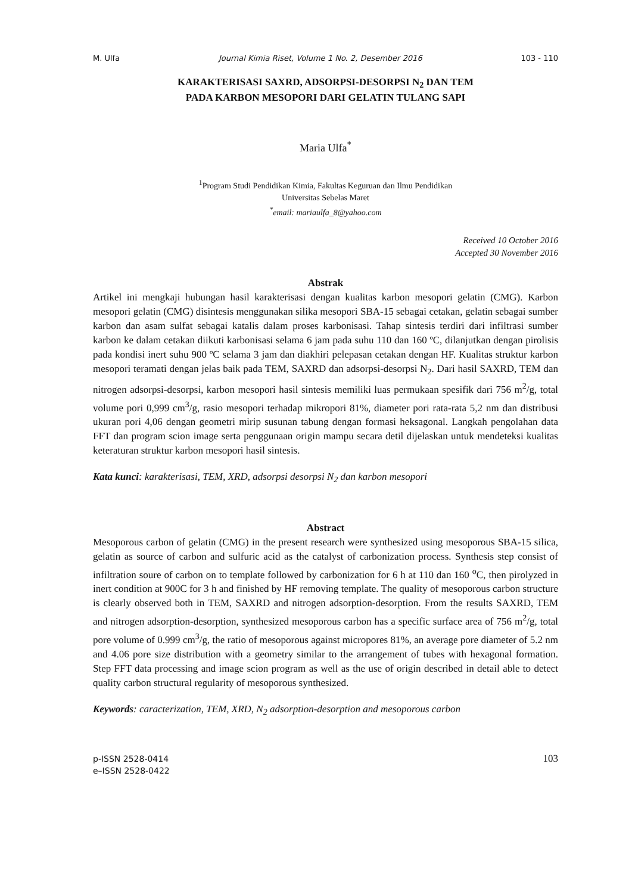M. Ulfa Journal Kimia Riset, Volume 1 No. 2, Desember 2016 103 - 110
KARAKTERISASI SAXRD, ADSORPSI-DESORPSI N<sub>2</sub> DAN TEM
PADA KARBON MESOPORI DARI GELATIN TULANG SAPI
Maria Ulfa<sup>*</sup>
<sup>1</sup> Program Studi Pendidikan Kimia, Fakultas Keguruan dan Ilmu Pendidikan
Universitas Sebelas Maret
<sup>*</sup> email: mariaulfa_8@yahoo.com
Received 10 October 2016
Accepted 30 November 2016
Abstrak
Artikel ini mengkaji hubungan hasil karakterisasi dengan kualitas karbon mesopori gelatin (CMG). Karbon mesopori gelatin (CMG) disintesis menggunakan silika mesopori SBA-15 sebagai cetakan, gelatin sebagai sumber karbon dan asam sulfat sebagai katalis dalam proses karbonisasi. Tahap sintesis terdiri dari infiltrasi sumber karbon ke dalam cetakan diikuti karbonisasi selama 6 jam pada suhu 110 dan 160 ºC, dilanjutkan dengan pirolisis pada kondisi inert suhu 900 ºC selama 3 jam dan diakhiri pelepasan cetakan dengan HF. Kualitas struktur karbon mesopori teramati dengan jelas baik pada TEM, SAXRD dan adsorpsi-desorpsi N<sub>2</sub>. Dari hasil SAXRD, TEM dan nitrogen adsorpsi-desorpsi, karbon mesopori hasil sintesis memiliki luas permukaan spesifik dari 756 m<sup>2</sup>/g, total volume pori 0,999 cm<sup>3</sup>/g, rasio mesopori terhadap mikropori 81%, diameter pori rata-rata 5,2 nm dan distribusi ukuran pori 4,06 dengan geometri mirip susunan tabung dengan formasi heksagonal. Langkah pengolahan data FFT dan program scion image serta penggunaan origin mampu secara detil dijelaskan untuk mendeteksi kualitas keteraturan struktur karbon mesopori hasil sintesis.
Kata kunci: karakterisasi, TEM, XRD, adsorpsi desorpsi N<sub>2</sub> dan karbon mesopori
Abstract
Mesoporous carbon of gelatin (CMG) in the present research were synthesized using mesoporous SBA-15 silica, gelatin as source of carbon and sulfuric acid as the catalyst of carbonization process. Synthesis step consist of infiltration soure of carbon on to template followed by carbonization for 6 h at 110 dan 160 <sup>o</sup>C, then pirolyzed in inert condition at 900C for 3 h and finished by HF removing template. The quality of mesoporous carbon structure is clearly observed both in TEM, SAXRD and nitrogen adsorption-desorption. From the results SAXRD, TEM and nitrogen adsorption-desorption, synthesized mesoporous carbon has a specific surface area of 756 m<sup>2</sup>/g, total pore volume of 0.999 cm<sup>3</sup>/g, the ratio of mesoporous against micropores 81%, an average pore diameter of 5.2 nm and 4.06 pore size distribution with a geometry similar to the arrangement of tubes with hexagonal formation. Step FFT data processing and image scion program as well as the use of origin described in detail able to detect quality carbon structural regularity of mesoporous synthesized.
Keywords: caracterization, TEM, XRD, N<sub>2</sub> adsorption-desorption and mesoporous carbon
p-ISSN 2528-0414
e–ISSN 2528-0422
103